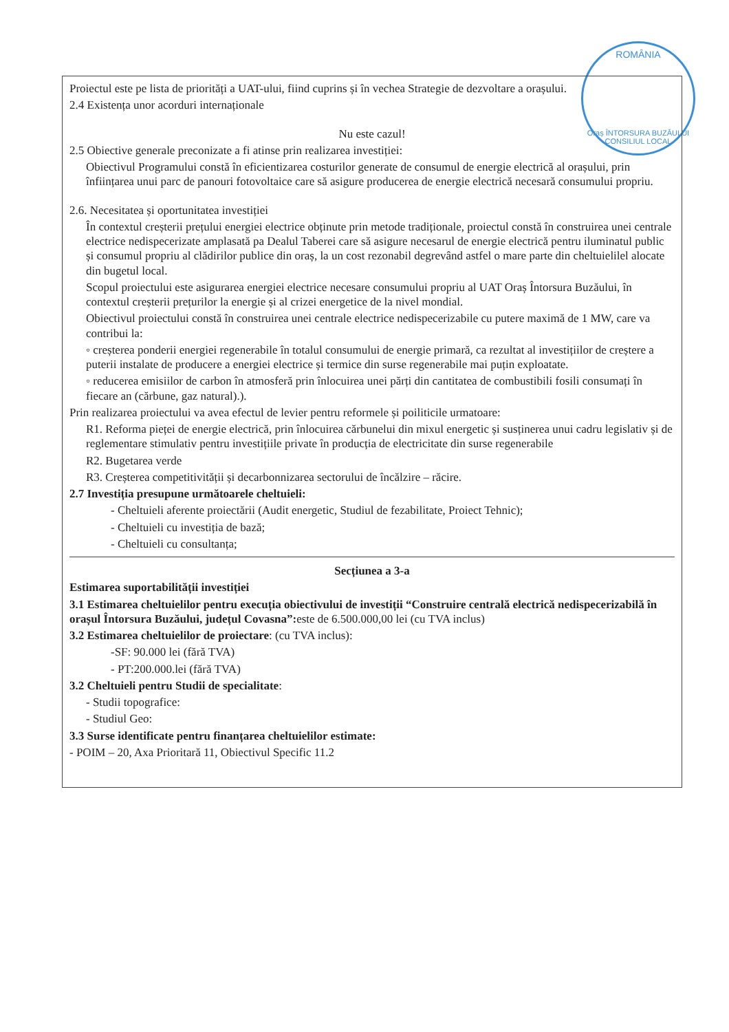ROMÂNIA
Oraș ÎNTORSURA BUZĂULUI
CONSILIUL LOCAL
Proiectul este pe lista de priorități a UAT-ului, fiind cuprins și în vechea Strategie de dezvoltare a orașului.
2.4 Existența unor acorduri internaționale
Nu este cazul!
2.5 Obiective generale preconizate a fi atinse prin realizarea investiției:
Obiectivul Programului constă în eficientizarea costurilor generate de consumul de energie electrică al orașului, prin înființarea unui parc de panouri fotovoltaice care să asigure producerea de energie electrică necesară consumului propriu.
2.6. Necesitatea și oportunitatea investiției
În contextul creșterii prețului energiei electrice obținute prin metode tradiționale, proiectul constă în construirea unei centrale electrice nedispecerizate amplasată pa Dealul Taberei care să asigure necesarul de energie electrică pentru iluminatul public și consumul propriu al clădirilor publice din oraș, la un cost rezonabil degrevând astfel o mare parte din cheltuielilel alocate din bugetul local.
Scopul proiectului este asigurarea energiei electrice necesare consumului propriu al UAT Oraș Întorsura Buzăului, în contextul creșterii prețurilor la energie și al crizei energetice de la nivel mondial.
Obiectivul proiectului constă în construirea unei centrale electrice nedispecerizabile cu putere maximă de 1 MW, care va contribui la:
◦ creșterea ponderii energiei regenerabile în totalul consumului de energie primară, ca rezultat al investițiilor de creștere a puterii instalate de producere a energiei electrice și termice din surse regenerabile mai puțin exploatate.
◦ reducerea emisiilor de carbon în atmosferă prin înlocuirea unei părți din cantitatea de combustibili fosili consumați în fiecare an (cărbune, gaz natural).).
Prin realizarea proiectului va avea efectul de levier pentru reformele și poiliticile urmatoare:
R1. Reforma pieței de energie electrică, prin înlocuirea cărbunelui din mixul energetic și susținerea unui cadru legislativ și de reglementare stimulativ pentru investițiile private în producția de electricitate din surse regenerabile
R2. Bugetarea verde
R3. Creșterea competitivității și decarbonnizarea sectorului de încălzire – răcire.
2.7 Investiția presupune următoarele cheltuieli:
- Cheltuieli aferente proiectării (Audit energetic, Studiul de fezabilitate, Proiect Tehnic);
- Cheltuieli cu investiția de bază;
- Cheltuieli cu consultanța;
Secțiunea a 3-a
Estimarea suportabilității investiției
3.1 Estimarea cheltuielilor pentru execuția obiectivului de investiții “Construire centrală electrică nedispecerizabilă în orașul Întorsura Buzăului, județul Covasna”: este de 6.500.000,00 lei (cu TVA inclus)
3.2 Estimarea cheltuielilor de proiectare: (cu TVA inclus):
-SF: 90.000 lei (fără TVA)
- PT:200.000.lei (fără TVA)
3.2 Cheltuieli pentru Studii de specialitate:
- Studii topografice:
- Studiul Geo:
3.3 Surse identificate pentru finanțarea cheltuielilor estimate:
- POIM – 20, Axa Prioritară 11, Obiectivul Specific 11.2